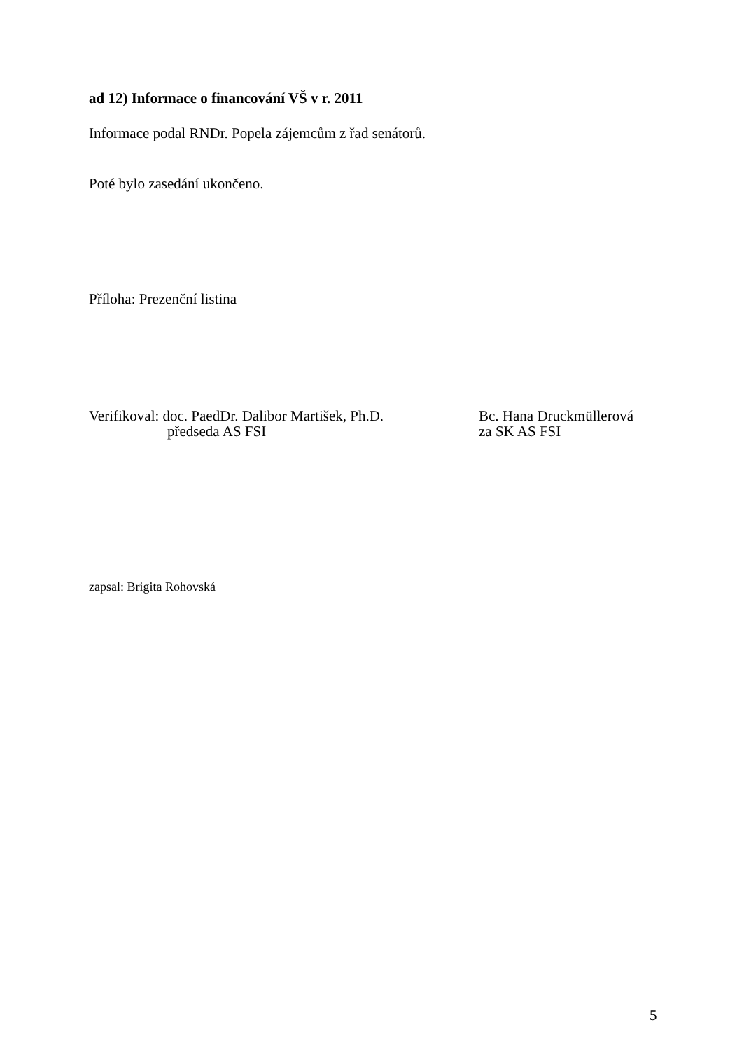ad 12) Informace o financování VŠ v r. 2011
Informace podal RNDr. Popela zájemcům z řad senátorů.
Poté bylo zasedání ukončeno.
Příloha: Prezenční listina
Verifikoval: doc. PaedDr. Dalibor Martišek, Ph.D.
předseda AS FSI
Bc. Hana Druckmüllerová
za SK AS FSI
zapsal: Brigita Rohovská
5